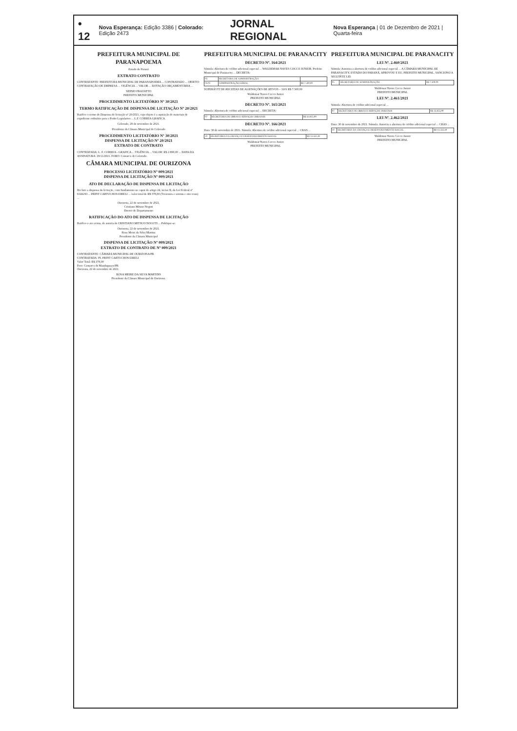• 12 Nova Esperança: Edição 3386 | Colorado: Edição 2473 JORNAL REGIONAL Nova Esperança | 01 de Dezembro de 2021 | Quarta-feira
PREFEITURA MUNICIPAL DE PARANAPOEMA
Estado do Paraná
EXTRATO CONTRATO
CONTRATANTE: PREFEITURA MUNICIPAL DE PARANAPOEMA ... CONTRATADO ... OBJETO: CONTRATAÇÃO DE EMPRESA ... VIGÊNCIA ... VALOR ... DOTAÇÃO ORÇAMENTÁRIA ...
SIDNEI FRAZATTO
PREFEITO MUNICIPAL
PROCEDIMENTO LICITATÓRIO Nº 30/2021
TERMO RATIFICAÇÃO DE DISPENSA DE LICITAÇÃO Nº 20/2021
Ratifico o termo de Dispensa de licitação nº 20/2021, cujo objeto é a aquisição de materiais de expediente ordinário para o Poder Legislativo ... L.F. CORREA GRAFICA.
Colorado, 29 de novembro de 2021.
Presidente da Câmara Municipal de Colorado
PROCEDIMENTO LICITATÓRIO Nº 30/2021
DISPENSA DE LICITAÇÃO Nº 20/2021
EXTRATO DE CONTRATO
CONTRATADA: L. F. CORREA - GRAFICA ... VIGÊNCIA ... VALOR: R$ 2.890,00 ... DATA DA ASSINATURA: 29/11/2021. FORO: Comarca de Colorado.
CÂMARA MUNICIPAL DE OURIZONA
PROCESSO LICITATÓRIO Nº 009/2021
DISPENSA DE LICITAÇÃO Nº 009/2021
ATO DE DECLARAÇÃO DE DISPENSA DE LICITAÇÃO
Declaro a dispensa da licitação, com fundamento no caput do artigo 24, inciso II, da Lei Federal nº 8.666/93 ... PRINT CARTUCHOS EIRELI ... valor total de R$ 378,00 (Trezentos e setenta e oito reais) ...
Ourizona, 22 de novembro de 2021.
Cristiano Mitsuo Noguti
Diretor de Departamento
RATIFICAÇÃO DO ATO DE DISPENSA DE LICITAÇÃO
Ratifico o ato acima, de autoria de CRISTIANO MITSUO NOGUTI ... Publique-se.
Ourizona, 22 de novembro de 2021.
Rosa Meire da Silva Martins
Presidente da Câmara Municipal
DISPENSA DE LICITAÇÃO Nº 009/2021
EXTRATO DE CONTRATO DE Nº 009/2021
CONTRATANTE: CÂMARA MUNICIPAL DE OURIZONA/PR
CONTRATADA: PL PRINT CARTUCHOS EIRELI
Valor Total: R$ 378,00
Foro: Comarca de Mandaguaçu/PR.
Ourizona, 22 de novembro de 2021.
ROSA MEIRE DA SILVA MARTINS
Presidente da Câmara Municipal de Ourizona.
PREFEITURA MUNICIPAL DE PARANACITY
DECRETO Nº. 164/2021
Súmula: Abertura de crédito adicional especial ... WALDEMAR NAVES COCCO JUNIOR, Prefeito Municipal de Paranacity ... DECRETA:
| 05 | SECRETARIA DE ADMINISTRAÇÃO | |
| 05.02 | ADMINISTRAÇÃO GERAL | R$ 7.500,00 |
SUPERÁVIT DE RECEITAS DE ALIENAÇÕES DE ATIVOS – 3101 R$ 7.500,00
Waldemar Naves Cocco Junior
PREFEITO MUNICIPAL
DECRETO Nº. 165/2021
Súmula: Abertura de crédito adicional especial ... DECRETA:
| 07 | SECRETARIA DE OBRAS E SERVIÇOS URBANOS | R$ 33.855,00 |
DECRETO Nº. 166/2021
Data: 30 de novembro de 2021. Súmula: Abertura de crédito adicional especial ... CRAS ...
| 10 | SECRETARIA DA CRIANÇA E DESENVOLVIMENTO SOCIAL | R$ 13.332,30 |
Waldemar Naves Cocco Junior
PREFEITO MUNICIPAL
PREFEITURA MUNICIPAL DE PARANACITY
LEI Nº. 2.460/2021
Súmula: Autoriza a abertura de crédito adicional especial ... A CÂMARA MUNICIPAL DE PARANACITY, ESTADO DO PARANÁ, APROVOU E EU, PREFEITO MUNICIPAL, SANCIONO A SEGUINTE LEI:
| 05 | SECRETARIA DE ADMINISTRAÇÃO | R$ 7.500,00 |
Waldemar Naves Cocco Junior
PREFEITO MUNICIPAL
LEI Nº. 2.461/2021
Súmula: Abertura de crédito adicional especial ...
| 07 | SECRETARIA DE OBRAS E SERVIÇOS URBANOS | R$ 33.855,00 |
LEI Nº. 2.462/2021
Data: 30 de novembro de 2021. Súmula: Autoriza a abertura de crédito adicional especial ... CRAS ...
| 10 | SECRETARIA DA CRIANÇA E DESENVOLVIMENTO SOCIAL | R$ 13.332,30 |
Waldemar Naves Cocco Junior
PREFEITO MUNICIPAL